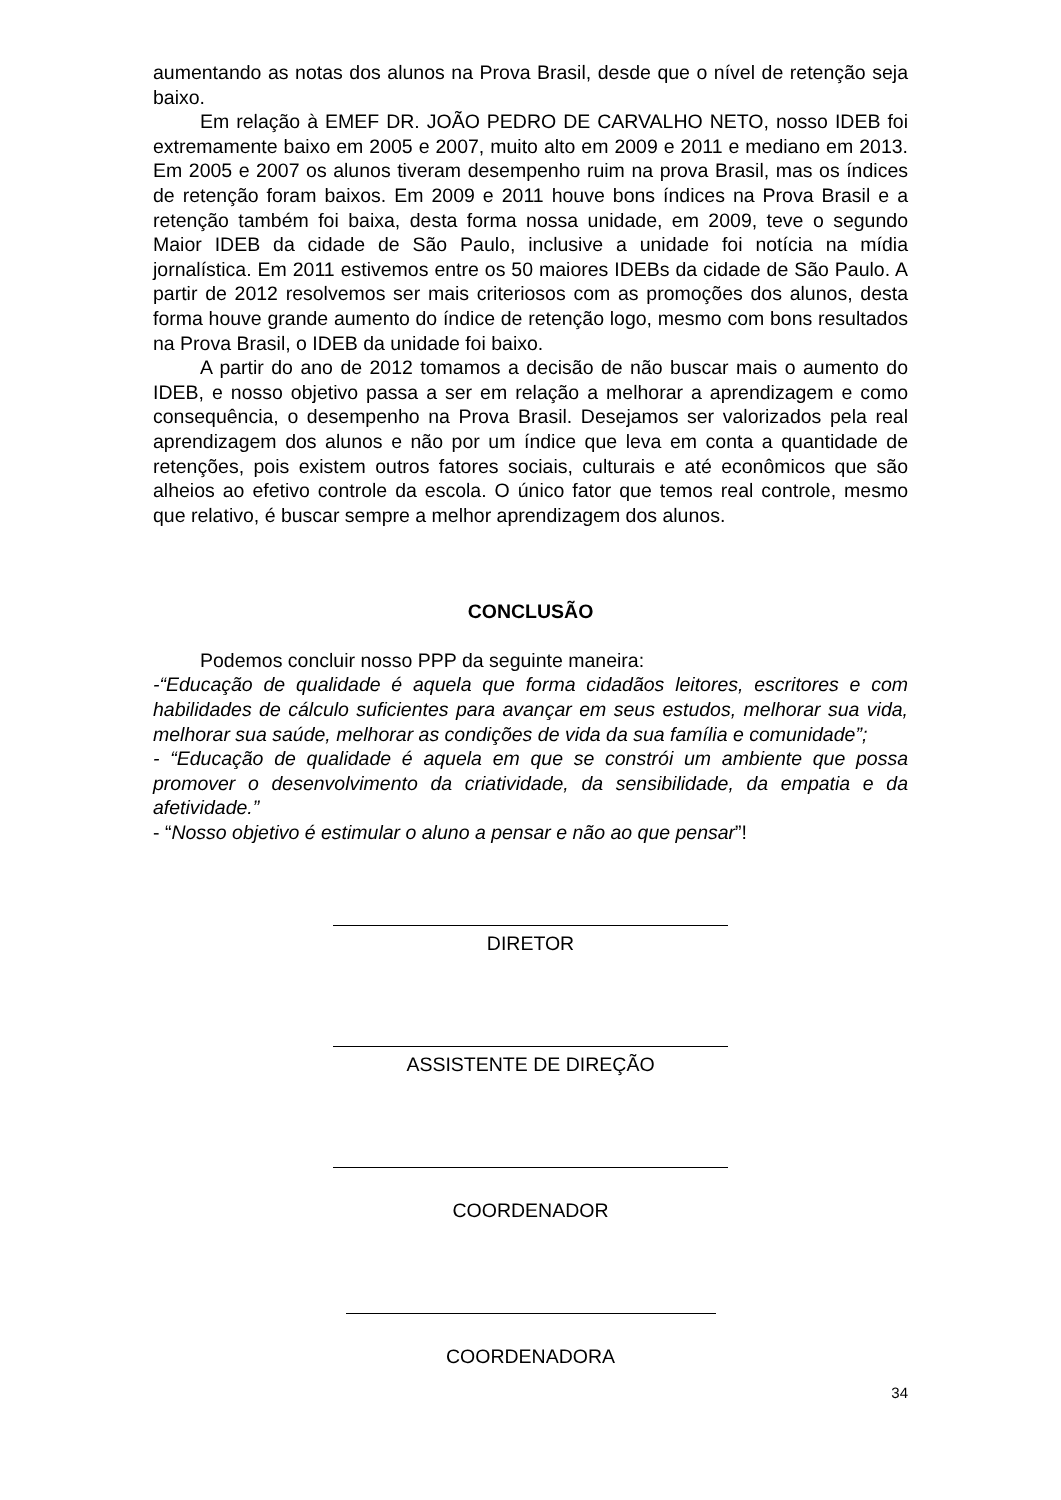aumentando as notas dos alunos na Prova Brasil, desde que o nível de retenção seja baixo.
Em relação à EMEF DR. JOÃO PEDRO DE CARVALHO NETO, nosso IDEB foi extremamente baixo em 2005 e 2007, muito alto em 2009 e 2011 e mediano em 2013. Em 2005 e 2007 os alunos tiveram desempenho ruim na prova Brasil, mas os índices de retenção foram baixos. Em 2009 e 2011 houve bons índices na Prova Brasil e a retenção também foi baixa, desta forma nossa unidade, em 2009, teve o segundo Maior IDEB da cidade de São Paulo, inclusive a unidade foi notícia na mídia jornalística. Em 2011 estivemos entre os 50 maiores IDEBs da cidade de São Paulo. A partir de 2012 resolvemos ser mais criteriosos com as promoções dos alunos, desta forma houve grande aumento do índice de retenção logo, mesmo com bons resultados na Prova Brasil, o IDEB da unidade foi baixo.
A partir do ano de 2012 tomamos a decisão de não buscar mais o aumento do IDEB, e nosso objetivo passa a ser em relação a melhorar a aprendizagem e como consequência, o desempenho na Prova Brasil. Desejamos ser valorizados pela real aprendizagem dos alunos e não por um índice que leva em conta a quantidade de retenções, pois existem outros fatores sociais, culturais e até econômicos que são alheios ao efetivo controle da escola. O único fator que temos real controle, mesmo que relativo, é buscar sempre a melhor aprendizagem dos alunos.
CONCLUSÃO
Podemos concluir nosso PPP da seguinte maneira:
-“Educação de qualidade é aquela que forma cidadãos leitores, escritores e com habilidades de cálculo suficientes para avançar em seus estudos, melhorar sua vida, melhorar sua saúde, melhorar as condições de vida da sua família e comunidade”;
- “Educação de qualidade é aquela em que se constrói um ambiente que possa promover o desenvolvimento da criatividade, da sensibilidade, da empatia e da afetividade.”
- “Nosso objetivo é estimular o aluno a pensar e não ao que pensar”!
DIRETOR
ASSISTENTE DE DIREÇÃO
COORDENADOR
COORDENADORA
34